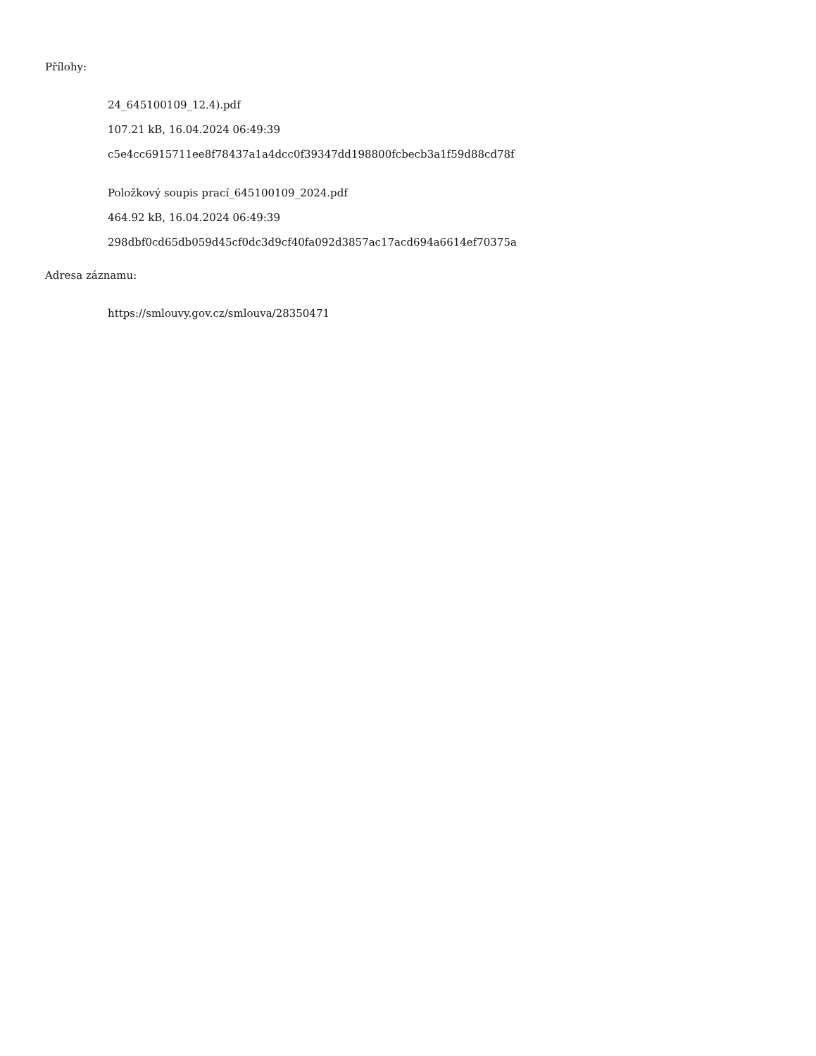Přílohy:
24_645100109_12.4).pdf
107.21 kB, 16.04.2024 06:49:39
c5e4cc6915711ee8f78437a1a4dcc0f39347dd198800fcbecb3a1f59d88cd78f
Položkový soupis prací_645100109_2024.pdf
464.92 kB, 16.04.2024 06:49:39
298dbf0cd65db059d45cf0dc3d9cf40fa092d3857ac17acd694a6614ef70375a
Adresa záznamu:
https://smlouvy.gov.cz/smlouva/28350471